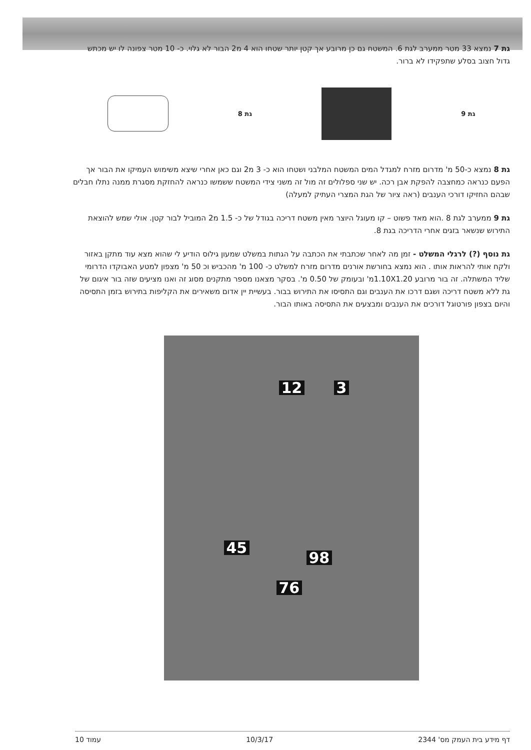גת 7 נמצא 33 מטר ממערב לגת 6. המשטח גם כן מרובע אך קטן יותר שטחו הוא 4 מ2 הבור לא גלוי. כ- 10 מטר צפונה לו יש מכתש גדול חצוב בסלע שתפקידו לא ברור.
גת 9 גת 8
גת 8 נמצא כ-50 מ' מדרום מזרח למגדל המים המשטח המלבני ושטחו הוא כ- 3 מ2 וגם כאן אחרי שיצא משימוש העמיקו את הבור אך הפעם כנראה כמחצבה להפקת אבן רכה. יש שני ספלולים זה מול זה משני צידי המשטח ששמשו כנראה להחזקת מסגרת ממנה נתלו חבלים שבהם החזיקו דורכי הענבים (ראה ציור של הגת המצרי העתיק למעלה)
גת 9 ממערב לגת 8 .הוא מאד פשוט – קו מעוגל היוצר מאין משטח דריכה בגודל של כ- 1.5 מ2 המוביל לבור קטן. אולי שמש להוצאת התירוש שנשאר בזגים אחרי הדריכה בגת 8.
גת נוסף (?) לרגלי המשלט - זמן מה לאחר שכתבתי את הכתבה על הגתות במשלט שמעון גילוס הודיע לי שהוא מצא עוד מתקן באזור ולקח אותי להראות אותו . הוא נמצא בחורשת אורנים מדרום מזרח למשלט כ- 100 מ' מהכביש וכ 50 מ' מצפון למטע האבוקדו הדרומי שליד המשתלה. זה בור מרובע 1.10X1.20מ' ובעומק של 0.50 מ'. בסקר מצאנו מספר מתקנים מסוג זה ואנו מציעים שזה בור איגום של גת ללא משטח דריכה ושגם דרכו את הענבים וגם התסיסו את התירוש בבור. בעשיית יין אדום משאירים את הקליפות בתירוש בזמן התסיסה והיום בצפון פורטוגל דורכים את הענבים ומבצעים את התסיסה באותו הבור.
12 3
45
98
76
דף מידע בית העמק מס' 2344 10/3/17 עמוד 10